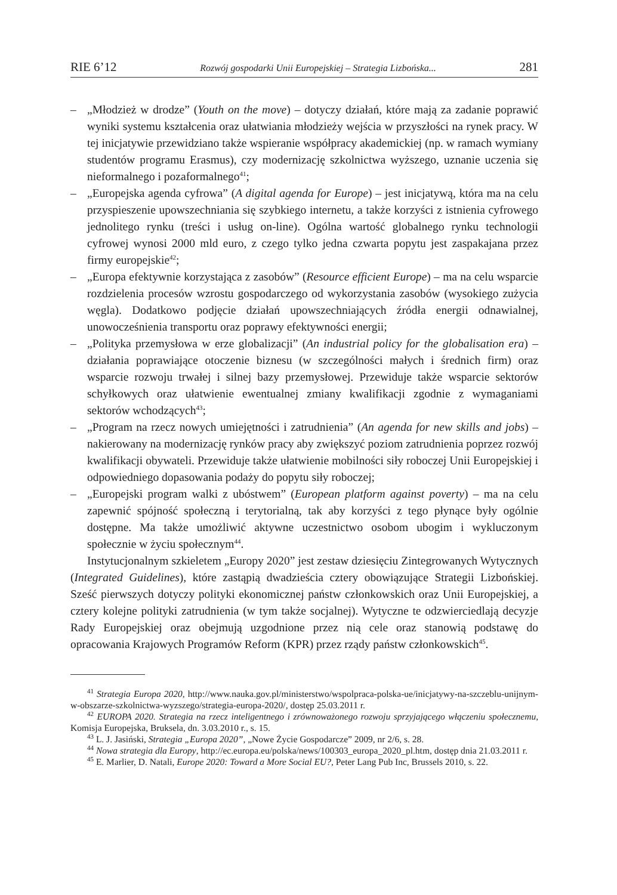RIE 6’12 Rozwój gospodarki Unii Europejskiej – Strategia Lizbońska... 281
– „Młodzież w drodze” (Youth on the move) – dotyczy działań, które mają za zadanie poprawić wyniki systemu kształcenia oraz ułatwiania młodzieży wejścia w przyszłości na rynek pracy. W tej inicjatywie przewidziano także wspieranie współpracy akademickiej (np. w ramach wymiany studentów programu Erasmus), czy modernizację szkolnictwa wyższego, uznanie uczenia się nieformalnego i pozaformalnego<sup>41</sup>;
– „Europejska agenda cyfrowa” (A digital agenda for Europe) – jest inicjatywą, która ma na celu przyspieszenie upowszechniania się szybkiego internetu, a także korzyści z istnienia cyfrowego jednolitego rynku (treści i usług on-line). Ogólna wartość globalnego rynku technologii cyfrowej wynosi 2000 mld euro, z czego tylko jedna czwarta popytu jest zaspakajana przez firmy europejskie<sup>42</sup>;
– „Europa efektywnie korzystająca z zasobów” (Resource efficient Europe) – ma na celu wsparcie rozdzielenia procesów wzrostu gospodarczego od wykorzystania zasobów (wysokiego zużycia węgla). Dodatkowo podjęcie działań upowszechniających źródła energii odnawialnej, unowocześnienia transportu oraz poprawy efektywności energii;
– „Polityka przemysłowa w erze globalizacji” (An industrial policy for the globalisation era) – działania poprawiające otoczenie biznesu (w szczególności małych i średnich firm) oraz wsparcie rozwoju trwałej i silnej bazy przemysłowej. Przewiduje także wsparcie sektorów schyłkowych oraz ułatwienie ewentualnej zmiany kwalifikacji zgodnie z wymaganiami sektorów wchodzących<sup>43</sup>;
– „Program na rzecz nowych umiejętności i zatrudnienia” (An agenda for new skills and jobs) – nakierowany na modernizację rynków pracy aby zwiększyć poziom zatrudnienia poprzez rozwój kwalifikacji obywateli. Przewiduje także ułatwienie mobilności siły roboczej Unii Europejskiej i odpowiedniego dopasowania podaży do popytu siły roboczej;
– „Europejski program walki z ubóstwem” (European platform against poverty) – ma na celu zapewnić spójność społeczną i terytorialną, tak aby korzyści z tego płynące były ogólnie dostępne. Ma także umożliwić aktywne uczestnictwo osobom ubogim i wykluczonym społecznie w życiu społecznym<sup>44</sup>.
Instytucjonalnym szkieletem „Europy 2020” jest zestaw dziesięciu Zintegrowanych Wytycznych (Integrated Guidelines), które zastąpią dwadzieścia cztery obowiązujące Strategii Lizbońskiej. Sześć pierwszych dotyczy polityki ekonomicznej państw członkowskich oraz Unii Europejskiej, a cztery kolejne polityki zatrudnienia (w tym także socjalnej). Wytyczne te odzwierciedlają decyzje Rady Europejskiej oraz obejmują uzgodnione przez nią cele oraz stanowią podstawę do opracowania Krajowych Programów Reform (KPR) przez rządy państw członkowskich<sup>45</sup>.
<sup>41</sup> Strategia Europa 2020, http://www.nauka.gov.pl/ministerstwo/wspolpraca-polska-ue/inicjatywy-na-szczeblu-unijnym-w-obszarze-szkolnictwa-wyzszego/strategia-europa-2020/, dostęp 25.03.2011 r.
<sup>42</sup> EUROPA 2020. Strategia na rzecz inteligentnego i zrównoważonego rozwoju sprzyjającego włączeniu społecznemu, Komisja Europejska, Bruksela, dn. 3.03.2010 r., s. 15.
<sup>43</sup> L. J. Jasiński, Strategia „Europa 2020”, „Nowe Życie Gospodarcze” 2009, nr 2/6, s. 28.
<sup>44</sup> Nowa strategia dla Europy, http://ec.europa.eu/polska/news/100303_europa_2020_pl.htm, dostęp dnia 21.03.2011 r.
<sup>45</sup> E. Marlier, D. Natali, Europe 2020: Toward a More Social EU?, Peter Lang Pub Inc, Brussels 2010, s. 22.